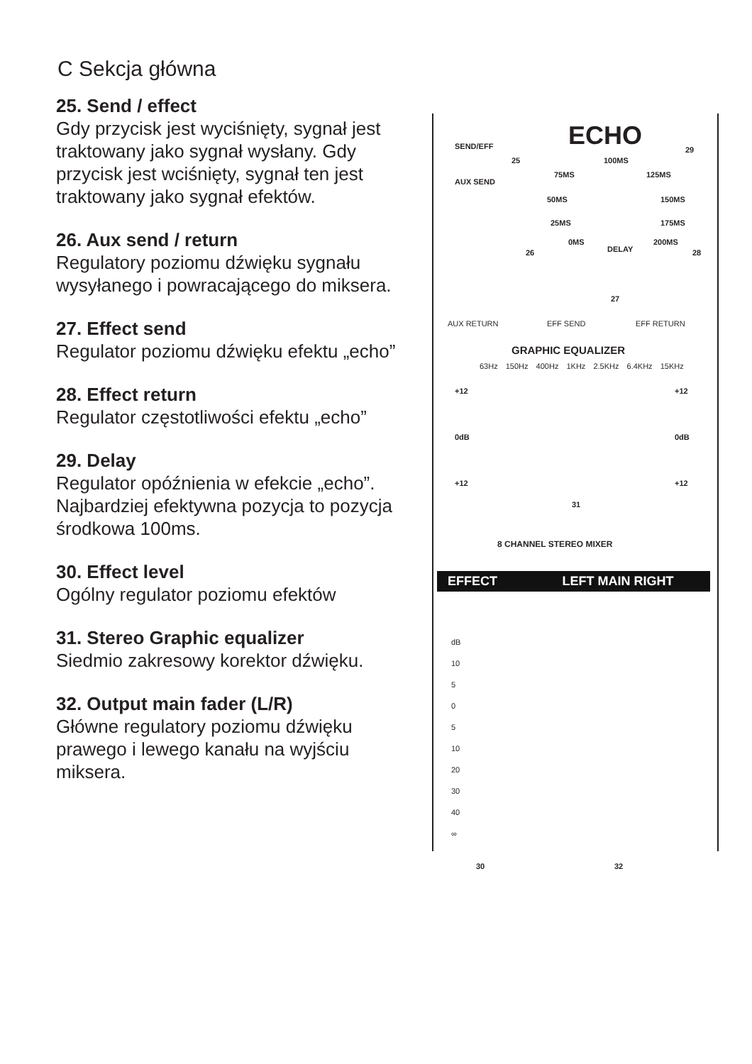C Sekcja główna
25. Send / effect
Gdy przycisk jest wyciśnięty, sygnał jest traktowany jako sygnał wysłany. Gdy przycisk jest wciśnięty, sygnał ten jest traktowany jako sygnał efektów.
26. Aux send / return
Regulatory poziomu dźwięku sygnału wysyłanego i powracającego do miksera.
27. Effect send
Regulator poziomu dźwięku efektu „echo”
28. Effect return
Regulator częstotliwości efektu „echo”
29. Delay
Regulator opóźnienia w efekcie „echo”. Najbardziej efektywna pozycja to pozycja środkowa 100ms.
30. Effect level
Ogólny regulator poziomu efektów
31. Stereo Graphic equalizer
Siedmio zakresowy korektor dźwięku.
32. Output main fader (L/R)
Główne regulatory poziomu dźwięku prawego i lewego kanału na wyjściu miksera.
SEND/EFF ECHO 29
100MS
75MS 125MS
50MS 150MS
25MS 175MS
0MS 200MS
DELAY
25
AUX SEND
26 28
27
AUX RETURN EFF SEND EFF RETURN
GRAPHIC EQUALIZER
63Hz 150Hz 400Hz 1KHz 2.5KHz 6.4KHz 15KHz
+12 +12
0dB 0dB
+12 +12
31
8 CHANNEL STEREO MIXER
EFFECT LEFT MAIN RIGHT
dB
10
5
0
5
10
20
30
40
∞
30 32